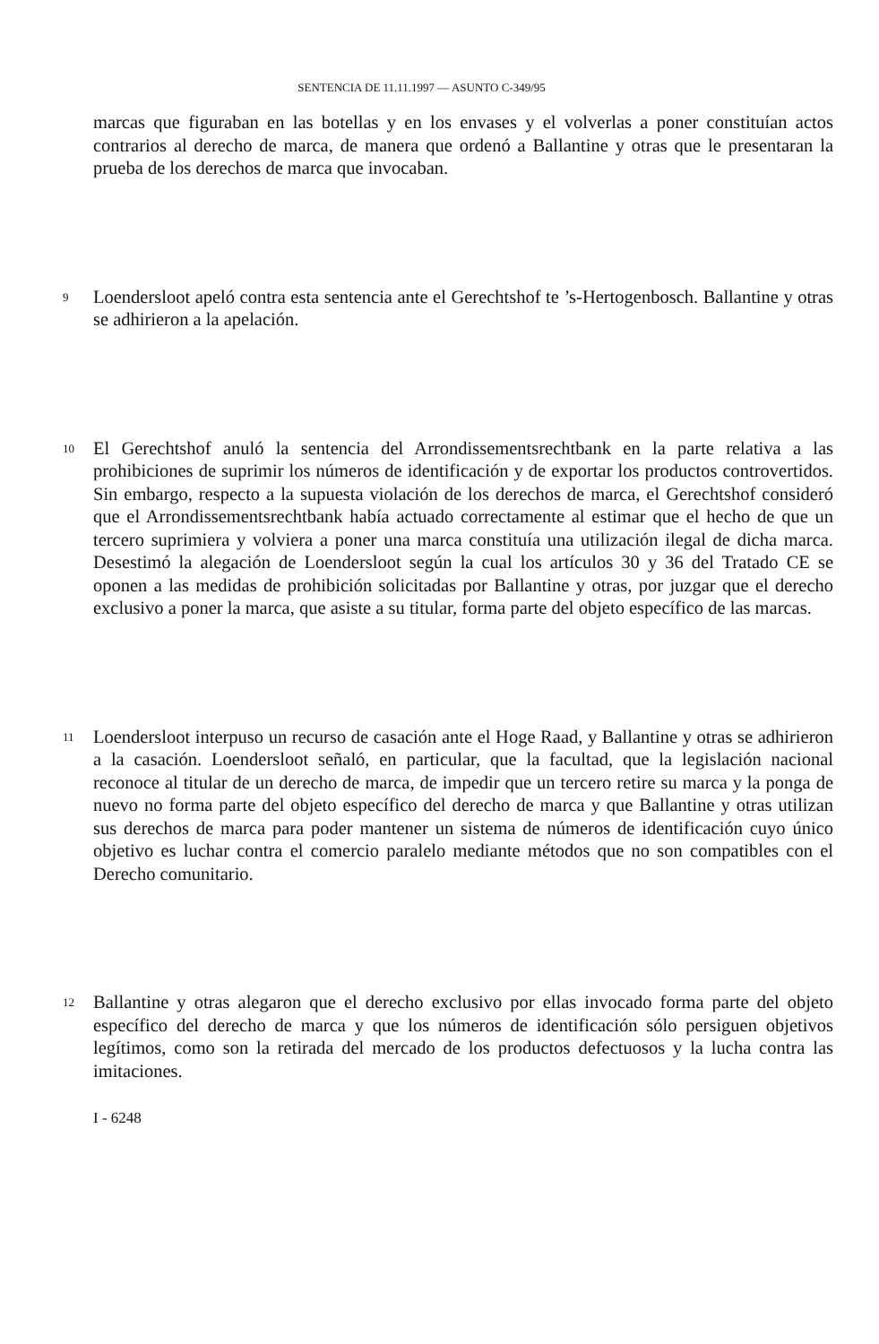SENTENCIA DE 11.11.1997 — ASUNTO C-349/95
marcas que figuraban en las botellas y en los envases y el volverlas a poner constituían actos contrarios al derecho de marca, de manera que ordenó a Ballantine y otras que le presentaran la prueba de los derechos de marca que invocaban.
9
Loendersloot apeló contra esta sentencia ante el Gerechtshof te ’s-Hertogenbosch. Ballantine y otras se adhirieron a la apelación.
10
El Gerechtshof anuló la sentencia del Arrondissementsrechtbank en la parte relativa a las prohibiciones de suprimir los números de identificación y de exportar los productos controvertidos. Sin embargo, respecto a la supuesta violación de los derechos de marca, el Gerechtshof consideró que el Arrondissementsrechtbank había actuado correctamente al estimar que el hecho de que un tercero suprimiera y volviera a poner una marca constituía una utilización ilegal de dicha marca. Desestimó la alegación de Loendersloot según la cual los artículos 30 y 36 del Tratado CE se oponen a las medidas de prohibición solicitadas por Ballantine y otras, por juzgar que el derecho exclusivo a poner la marca, que asiste a su titular, forma parte del objeto específico de las marcas.
11
Loendersloot interpuso un recurso de casación ante el Hoge Raad, y Ballantine y otras se adhirieron a la casación. Loendersloot señaló, en particular, que la facultad, que la legislación nacional reconoce al titular de un derecho de marca, de impedir que un tercero retire su marca y la ponga de nuevo no forma parte del objeto específico del derecho de marca y que Ballantine y otras utilizan sus derechos de marca para poder mantener un sistema de números de identificación cuyo único objetivo es luchar contra el comercio paralelo mediante métodos que no son compatibles con el Derecho comunitario.
12
Ballantine y otras alegaron que el derecho exclusivo por ellas invocado forma parte del objeto específico del derecho de marca y que los números de identificación sólo persiguen objetivos legítimos, como son la retirada del mercado de los productos defectuosos y la lucha contra las imitaciones.
I - 6248